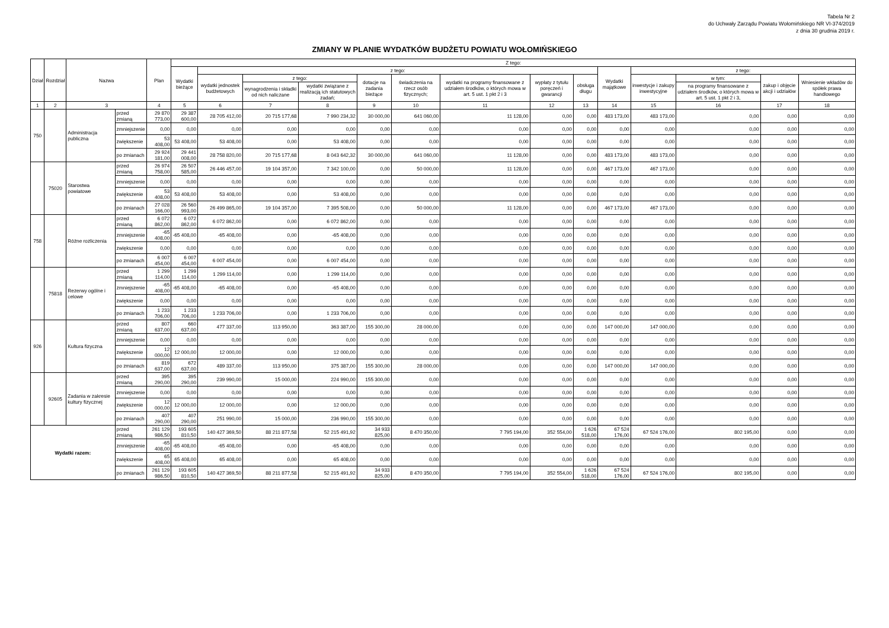Tabela Nr 2
do Uchwały Zarządu Powiatu Wołomińskiego NR VI-374/2019
z dnia 30 grudnia 2019 r.
ZMIANY W PLANIE WYDATKÓW BUDŻETU POWIATU WOŁOMIŃSKIEGO
| Dział | Rozdział | Nazwa | | Plan | Z tego: | | | | | | | | | | | | | |
| --- | --- | --- | --- | --- | --- | --- | --- | --- | --- | --- | --- | --- | --- | --- | --- | --- | --- | --- |
| | | | | | Wydatki bieżące | z tego: | | | | | | | | Wydatki majątkowe | z tego: | | | |
| | | | | | | wydatki jednostek budżetowych | z tego: | | dotacje na zadania bieżące | świadczenia na rzecz osób fizycznych; | wydatki na programy finansowane z udziałem środków, o których mowa w art. 5 ust. 1 pkt 2 i 3 | wypłaty z tytułu poręczeń i gwarancji | obsługa długu | | inwestycje i zakupy inwestycyjne | w tym: | zakup i objęcie akcji i udziałów | Wniesienie wkładów do spółek prawa handlowego |
| | | | | | | | wynagrodzenia i składki od nich naliczane | wydatki związane z realizacją ich statutowych zadań; | | | | | | | | na programy finansowane z udziałem środków, o których mowa w art. 5 ust. 1 pkt 2 i 3, | | |
| 1 | 2 | 3 | | 4 | 5 | 6 | 7 | 8 | 9 | 10 | 11 | 12 | 13 | 14 | 15 | 16 | 17 | 18 |
| 750 | | Administracja publiczna | przed zmianą | 29 870 773,00 | 29 387 600,00 | 28 705 412,00 | 20 715 177,68 | 7 990 234,32 | 30 000,00 | 641 060,00 | 11 128,00 | 0,00 | 0,00 | 483 173,00 | 483 173,00 | 0,00 | 0,00 | 0,00 |
| | | | zmniejszenie | 0,00 | 0,00 | 0,00 | 0,00 | 0,00 | 0,00 | 0,00 | 0,00 | 0,00 | 0,00 | 0,00 | 0,00 | 0,00 | 0,00 | 0,00 |
| | | | zwiększenie | 53 408,00 | 53 408,00 | 53 408,00 | 0,00 | 53 408,00 | 0,00 | 0,00 | 0,00 | 0,00 | 0,00 | 0,00 | 0,00 | 0,00 | 0,00 | 0,00 |
| | | | po zmianach | 29 924 181,00 | 29 441 008,00 | 28 758 820,00 | 20 715 177,68 | 8 043 642,32 | 30 000,00 | 641 060,00 | 11 128,00 | 0,00 | 0,00 | 483 173,00 | 483 173,00 | 0,00 | 0,00 | 0,00 |
| | 75020 | Starostwa powiatowe | przed zmianą | 26 974 758,00 | 26 507 585,00 | 26 446 457,00 | 19 104 357,00 | 7 342 100,00 | 0,00 | 50 000,00 | 11 128,00 | 0,00 | 0,00 | 467 173,00 | 467 173,00 | 0,00 | 0,00 | 0,00 |
| | | | zmniejszenie | 0,00 | 0,00 | 0,00 | 0,00 | 0,00 | 0,00 | 0,00 | 0,00 | 0,00 | 0,00 | 0,00 | 0,00 | 0,00 | 0,00 | 0,00 |
| | | | zwiększenie | 53 408,00 | 53 408,00 | 53 408,00 | 0,00 | 53 408,00 | 0,00 | 0,00 | 0,00 | 0,00 | 0,00 | 0,00 | 0,00 | 0,00 | 0,00 | 0,00 |
| | | | po zmianach | 27 028 166,00 | 26 560 993,00 | 26 499 865,00 | 19 104 357,00 | 7 395 508,00 | 0,00 | 50 000,00 | 11 128,00 | 0,00 | 0,00 | 467 173,00 | 467 173,00 | 0,00 | 0,00 | 0,00 |
| 758 | | Różne rozliczenia | przed zmianą | 6 072 862,00 | 6 072 862,00 | 6 072 862,00 | 0,00 | 6 072 862,00 | 0,00 | 0,00 | 0,00 | 0,00 | 0,00 | 0,00 | 0,00 | 0,00 | 0,00 | 0,00 |
| | | | zmniejszenie | -65 408,00 | -65 408,00 | -65 408,00 | 0,00 | -65 408,00 | 0,00 | 0,00 | 0,00 | 0,00 | 0,00 | 0,00 | 0,00 | 0,00 | 0,00 | 0,00 |
| | | | zwiększenie | 0,00 | 0,00 | 0,00 | 0,00 | 0,00 | 0,00 | 0,00 | 0,00 | 0,00 | 0,00 | 0,00 | 0,00 | 0,00 | 0,00 | 0,00 |
| | | | po zmianach | 6 007 454,00 | 6 007 454,00 | 6 007 454,00 | 0,00 | 6 007 454,00 | 0,00 | 0,00 | 0,00 | 0,00 | 0,00 | 0,00 | 0,00 | 0,00 | 0,00 | 0,00 |
| | 75818 | Rezerwy ogólne i celowe | przed zmianą | 1 299 114,00 | 1 299 114,00 | 1 299 114,00 | 0,00 | 1 299 114,00 | 0,00 | 0,00 | 0,00 | 0,00 | 0,00 | 0,00 | 0,00 | 0,00 | 0,00 | 0,00 |
| | | | zmniejszenie | -65 408,00 | -65 408,00 | -65 408,00 | 0,00 | -65 408,00 | 0,00 | 0,00 | 0,00 | 0,00 | 0,00 | 0,00 | 0,00 | 0,00 | 0,00 | 0,00 |
| | | | zwiększenie | 0,00 | 0,00 | 0,00 | 0,00 | 0,00 | 0,00 | 0,00 | 0,00 | 0,00 | 0,00 | 0,00 | 0,00 | 0,00 | 0,00 | 0,00 |
| | | | po zmianach | 1 233 706,00 | 1 233 706,00 | 1 233 706,00 | 0,00 | 1 233 706,00 | 0,00 | 0,00 | 0,00 | 0,00 | 0,00 | 0,00 | 0,00 | 0,00 | 0,00 | 0,00 |
| 926 | | Kultura fizyczna | przed zmianą | 807 637,00 | 660 637,00 | 477 337,00 | 113 950,00 | 363 387,00 | 155 300,00 | 28 000,00 | 0,00 | 0,00 | 0,00 | 147 000,00 | 147 000,00 | 0,00 | 0,00 | 0,00 |
| | | | zmniejszenie | 0,00 | 0,00 | 0,00 | 0,00 | 0,00 | 0,00 | 0,00 | 0,00 | 0,00 | 0,00 | 0,00 | 0,00 | 0,00 | 0,00 | 0,00 |
| | | | zwiększenie | 12 000,00 | 12 000,00 | 12 000,00 | 0,00 | 12 000,00 | 0,00 | 0,00 | 0,00 | 0,00 | 0,00 | 0,00 | 0,00 | 0,00 | 0,00 | 0,00 |
| | | | po zmianach | 819 637,00 | 672 637,00 | 489 337,00 | 113 950,00 | 375 387,00 | 155 300,00 | 28 000,00 | 0,00 | 0,00 | 0,00 | 147 000,00 | 147 000,00 | 0,00 | 0,00 | 0,00 |
| | 92605 | Zadania w zakresie kultury fizycznej | przed zmianą | 395 290,00 | 395 290,00 | 239 990,00 | 15 000,00 | 224 990,00 | 155 300,00 | 0,00 | 0,00 | 0,00 | 0,00 | 0,00 | 0,00 | 0,00 | 0,00 | 0,00 |
| | | | zmniejszenie | 0,00 | 0,00 | 0,00 | 0,00 | 0,00 | 0,00 | 0,00 | 0,00 | 0,00 | 0,00 | 0,00 | 0,00 | 0,00 | 0,00 | 0,00 |
| | | | zwiększenie | 12 000,00 | 12 000,00 | 12 000,00 | 0,00 | 12 000,00 | 0,00 | 0,00 | 0,00 | 0,00 | 0,00 | 0,00 | 0,00 | 0,00 | 0,00 | 0,00 |
| | | | po zmianach | 407 290,00 | 407 290,00 | 251 990,00 | 15 000,00 | 236 990,00 | 155 300,00 | 0,00 | 0,00 | 0,00 | 0,00 | 0,00 | 0,00 | 0,00 | 0,00 | 0,00 |
| Wydatki razem: | | | przed zmianą | 261 129 986,50 | 193 605 810,50 | 140 427 369,50 | 88 211 877,58 | 52 215 491,92 | 34 933 825,00 | 8 470 350,00 | 7 795 194,00 | 352 554,00 | 1 626 518,00 | 67 524 176,00 | 67 524 176,00 | 802 195,00 | 0,00 | 0,00 |
| | | | zmniejszenie | -65 408,00 | -65 408,00 | -65 408,00 | 0,00 | -65 408,00 | 0,00 | 0,00 | 0,00 | 0,00 | 0,00 | 0,00 | 0,00 | 0,00 | 0,00 | 0,00 |
| | | | zwiększenie | 65 408,00 | 65 408,00 | 65 408,00 | 0,00 | 65 408,00 | 0,00 | 0,00 | 0,00 | 0,00 | 0,00 | 0,00 | 0,00 | 0,00 | 0,00 | 0,00 |
| | | | po zmianach | 261 129 986,50 | 193 605 810,50 | 140 427 369,50 | 88 211 877,58 | 52 215 491,92 | 34 933 825,00 | 8 470 350,00 | 7 795 194,00 | 352 554,00 | 1 626 518,00 | 67 524 176,00 | 67 524 176,00 | 802 195,00 | 0,00 | 0,00 |